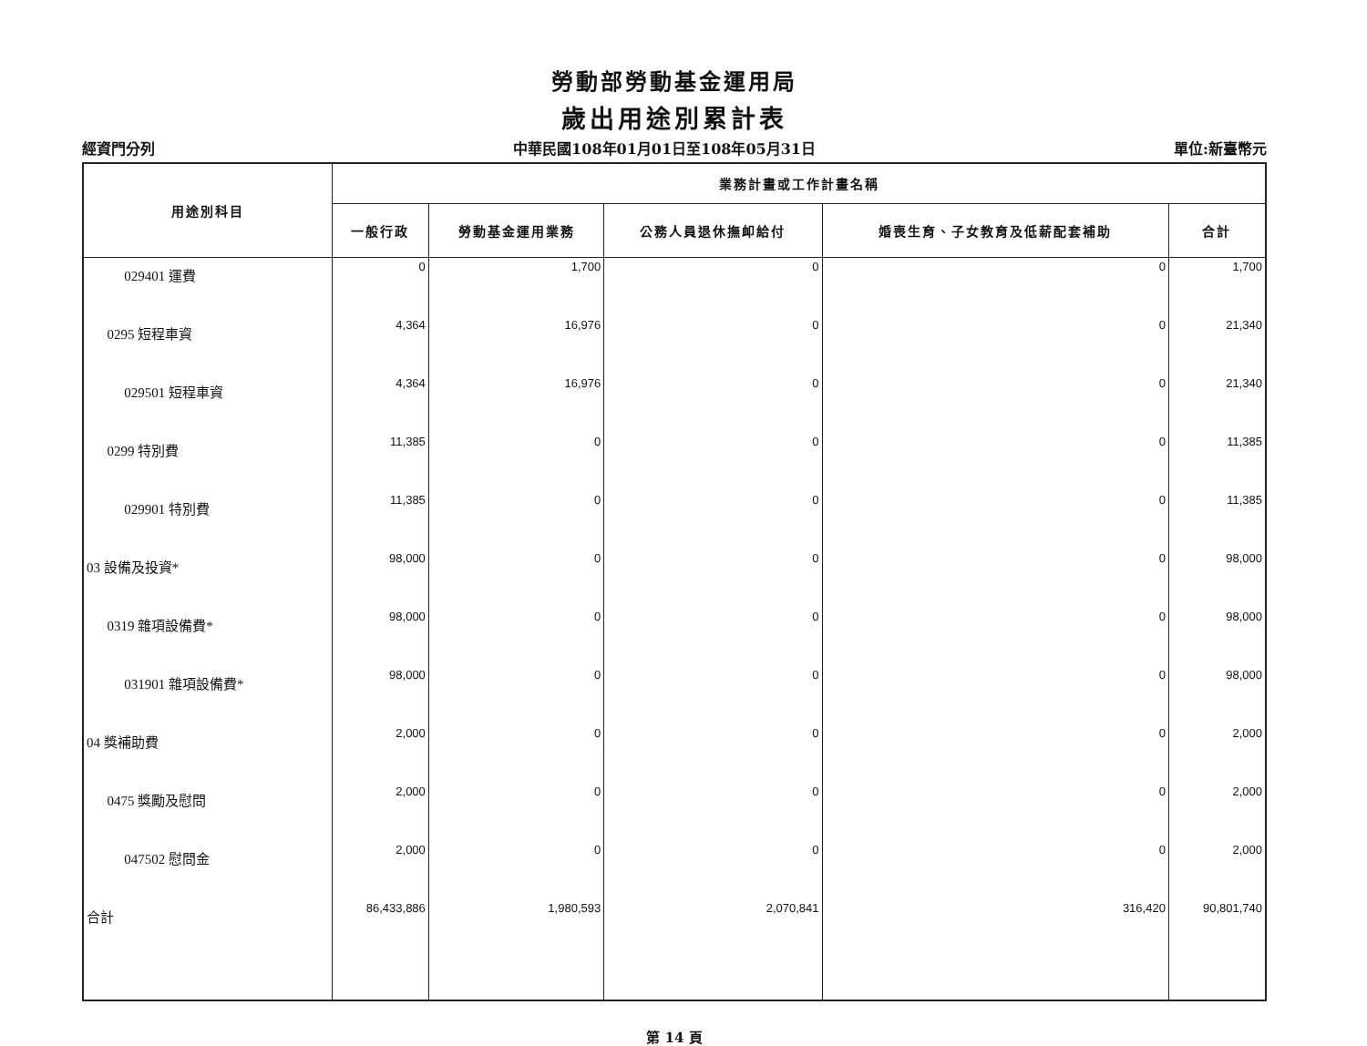勞動部勞動基金運用局
歲出用途別累計表
經資門分列 中華民國108年01月01日至108年05月31日 單位:新臺幣元
| 用途別科目 | 業務計畫或工作計畫名稱 | | | | |
| --- | --- | --- | --- | --- | --- |
| | 一般行政 | 勞動基金運用業務 | 公務人員退休撫卹給付 | 婚喪生育、子女教育及低薪配套補助 | 合計 |
| 029401 運費 | 0 | 1,700 | 0 | 0 | 1,700 |
| 0295 短程車資 | 4,364 | 16,976 | 0 | 0 | 21,340 |
| 029501 短程車資 | 4,364 | 16,976 | 0 | 0 | 21,340 |
| 0299 特別費 | 11,385 | 0 | 0 | 0 | 11,385 |
| 029901 特別費 | 11,385 | 0 | 0 | 0 | 11,385 |
| 03 設備及投資* | 98,000 | 0 | 0 | 0 | 98,000 |
| 0319 雜項設備費* | 98,000 | 0 | 0 | 0 | 98,000 |
| 031901 雜項設備費* | 98,000 | 0 | 0 | 0 | 98,000 |
| 04 獎補助費 | 2,000 | 0 | 0 | 0 | 2,000 |
| 0475 獎勵及慰問 | 2,000 | 0 | 0 | 0 | 2,000 |
| 047502 慰問金 | 2,000 | 0 | 0 | 0 | 2,000 |
| 合計 | 86,433,886 | 1,980,593 | 2,070,841 | 316,420 | 90,801,740 |
第 14 頁